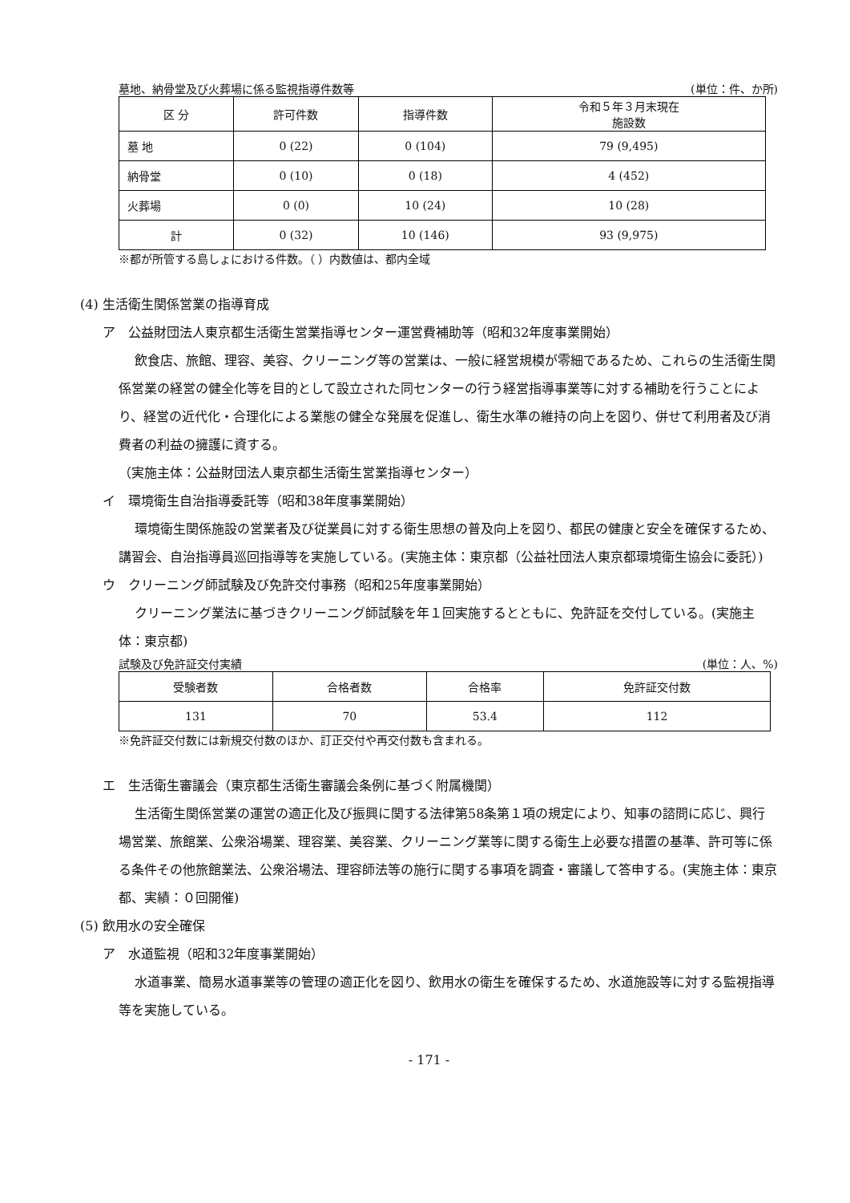墓地、納骨堂及び火葬場に係る監視指導件数等 (単位：件、か所)
| 区 分 | 許可件数 | 指導件数 | 令和５年３月末現在 施設数 |
| --- | --- | --- | --- |
| 墓 地 | 0 (22) | 0 (104) | 79 (9,495) |
| 納骨堂 | 0 (10) | 0 (18) | 4 (452) |
| 火葬場 | 0 (0) | 10 (24) | 10 (28) |
| 計 | 0 (32) | 10 (146) | 93 (9,975) |
※都が所管する島しょにおける件数。（ ）内数値は、都内全域
(4) 生活衛生関係営業の指導育成
ア　公益財団法人東京都生活衛生営業指導センター運営費補助等（昭和32年度事業開始）
飲食店、旅館、理容、美容、クリーニング等の営業は、一般に経営規模が零細であるため、これらの生活衛生関係営業の経営の健全化等を目的として設立された同センターの行う経営指導事業等に対する補助を行うことにより、経営の近代化・合理化による業態の健全な発展を促進し、衛生水準の維持の向上を図り、併せて利用者及び消費者の利益の擁護に資する。
（実施主体：公益財団法人東京都生活衛生営業指導センター）
イ　環境衛生自治指導委託等（昭和38年度事業開始）
環境衛生関係施設の営業者及び従業員に対する衛生思想の普及向上を図り、都民の健康と安全を確保するため、講習会、自治指導員巡回指導等を実施している。(実施主体：東京都（公益社団法人東京都環境衛生協会に委託）)
ウ　クリーニング師試験及び免許交付事務（昭和25年度事業開始）
クリーニング業法に基づきクリーニング師試験を年１回実施するとともに、免許証を交付している。(実施主体：東京都)
試験及び免許証交付実績 (単位：人、%)
| 受験者数 | 合格者数 | 合格率 | 免許証交付数 |
| --- | --- | --- | --- |
| 131 | 70 | 53.4 | 112 |
※免許証交付数には新規交付数のほか、訂正交付や再交付数も含まれる。
エ　生活衛生審議会（東京都生活衛生審議会条例に基づく附属機関）
生活衛生関係営業の運営の適正化及び振興に関する法律第58条第１項の規定により、知事の諮問に応じ、興行場営業、旅館業、公衆浴場業、理容業、美容業、クリーニング業等に関する衛生上必要な措置の基準、許可等に係る条件その他旅館業法、公衆浴場法、理容師法等の施行に関する事項を調査・審議して答申する。(実施主体：東京都、実績：０回開催)
(5) 飲用水の安全確保
ア　水道監視（昭和32年度事業開始）
水道事業、簡易水道事業等の管理の適正化を図り、飲用水の衛生を確保するため、水道施設等に対する監視指導等を実施している。
- 171 -